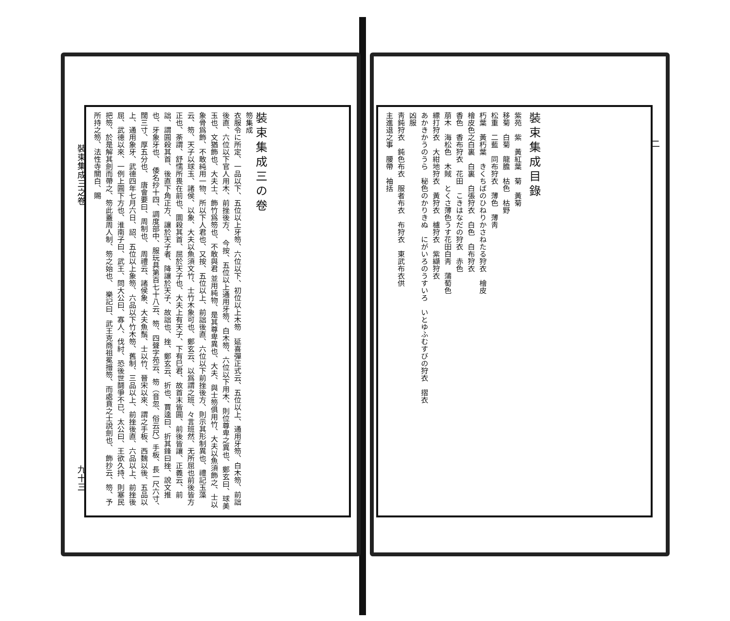二
裝束集成目錄
紫苑　紫　黃紅葉　菊　黃菊
移菊　白菊　龍膽　枯色　枯野
松重　二藍　同布狩衣　薄色　薄靑
朽葉　黃朽葉　きくちばのひねりかさねたる狩衣　檜皮
檜皮色之白裏　白裏　白張狩衣　白色　白布狩衣
香色　香布狩衣　花田　こきはなだの狩衣　赤色
萠木　海松色　木賊　とくさ薄色うす花田白靑　蒲萄色
縹打狩衣　大紺地狩衣　黃狩衣　櫨狩衣　紫纈狩衣
あかきかうのうら　秘色のかりきぬ　にがいろのうすいろ　いとゆふむすびの狩衣　摺衣
凶服
靑鈍狩衣　鈍色布衣　服者布衣　布狩衣　東武布衣供
主進退之事　腰帶　袖括
裝束集成三之卷
九十三
裝束集成三の卷
笏集成
衣服令に所定、一品以下、五位以上牙笏、六位以下、初位以上木笏　延喜彈正式云、五位以上、通用牙笏、白木笏、前詘後直、六位以下官人用木、前挫後方、　今按、五位以上通用牙笏、白木笏、六位以下用木、則位尊卑之異也、鄭玄曰、球美玉也、文猶飾也、大夫士、飾竹爲笏也、不敢與君 並用純物、是其尊卑異也、大夫、與士笏俱用竹、大夫以魚須飾之、士以象骨爲飾、不敢純用一物、所以下人君也、又按、五位以上、前詘後直、六位以下前挫後方、則示其形制異也、禮記玉藻云、笏、天子以球玉、諸侯、以象、大夫以魚須文竹、士竹木象可也、鄭玄云、以爲謂之班、々言班然、无所屈也前後皆方正也、荼謂、舒懦所畏在前也、圜殺其首、屈於天子也、大夫上有天子、下有巳君、故首末皆圓、前後皆讓、正義云、前詘、謂圓殺其首、後直下角正方、讓於天子者、降讓於天子、故詘也、挫、鄭玄云、折也、賈逵曰、折其鋒曰挫、說文推也、牙象牙也、　倭名抄十四、調度部中、服玩具第百七十八云、笏、四聲字苑云、笏（音忽、俗云尺）手板、長一尺六寸、闊三寸、厚五分也、　唐會要曰、周制也、　周禮云、諸侯象、大夫魚鬚、士以竹、晉宋以來、謂之手板、西魏以後、五品以上、通用象牙、武德四年七月六日、詔、五位以上象笏、六品以下竹木笏、舊制、三品以上、前挫後直、六品以上、前挫後屈、武德以來、一例上圓下方也、淮南子曰、武王、問大公曰、寡人、伐紂、恐後世鬪爭不已、太公曰、王欲久持、則塞民把笏、於是解其劍而帶之、笏此蓋周人制、笏之始也、　樂記曰、武王克商祖冕搢笏、而處賁之士說劍也、　飾抄云、笏、予所持之笏、法性寺關白、賜